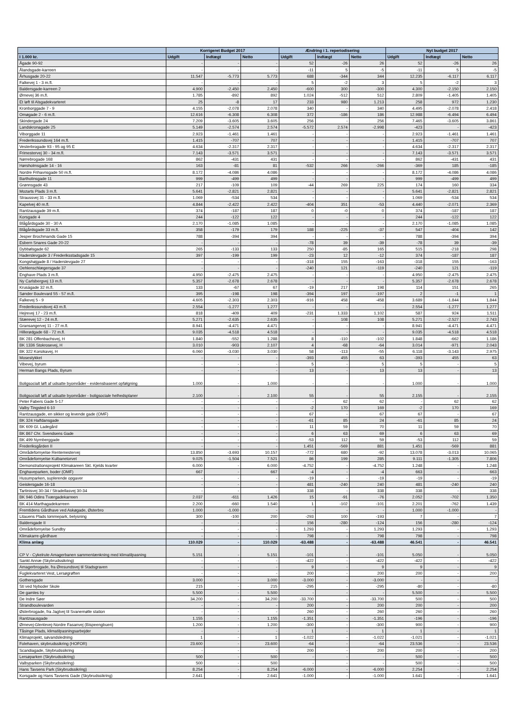| | Korrigeret Budget 2017 | | | Ændring i 1. reperiodisering | | | Nyt budget 2017 | | |
| --- | --- | --- | --- | --- | --- | --- | --- | --- | --- |
| I 1.000 kr. | Udgift | Indtægt | Netto | Udgift | Indtægt | Netto | Udgift | Indtægt | Netto |
| Ågade 90-92 | - | - | - | 52 | -26 | 26 | 52 | -26 | 26 |
| Ålandsgade-karreen | - | - | - | -11 | 5 | -5 | -11 | 5 | -5 |
| Århusgade 20-22 | 11.547 | -5.773 | 5.773 | 688 | -344 | 344 | 12.235 | -6.117 | 6.117 |
| Falkevej 1 - 3 m.fl. | - | - | - | 5 | -2 | 3 | 5 | -2 | 3 |
| Baldersgade-karreen 2 | 4.900 | -2.450 | 2.450 | -600 | 300 | -300 | 4.300 | -2.150 | 2.150 |
| Ørnevej 36 m.fl. | 1.785 | -892 | 892 | 1.024 | -512 | 512 | 2.809 | -1.405 | 1.405 |
| Et løft til Alsgadekvarteret | 25 | -8 | 17 | 233 | 980 | 1.213 | 258 | 972 | 1.230 |
| Kronborggade 7 - 9 | 4.155 | -2.078 | 2.078 | 340 | - | 340 | 4.495 | -2.078 | 2.418 |
| Omøgade 2 - 6 m.fl. | 12.616 | -6.308 | 6.308 | 372 | -186 | 186 | 12.988 | -6.494 | 6.494 |
| Skindergade 24 | 7.209 | -3.605 | 3.605 | 256 | - | 256 | 7.465 | -3.605 | 3.861 |
| Landskronagade 25 | 5.149 | -2.574 | 2.574 | -5.572 | 2.574 | -2.998 | -423 | - | -423 |
| Viborggade 11 | 2.923 | -1.461 | 1.461 | - | - | - | 2.923 | -1.461 | 1.461 |
| Frederikssundsvej 164 m.fl. | 1.415 | -707 | 707 | - | - | - | 1.415 | -707 | 707 |
| Vesterbrogade 93 - 95 og 95 E | 4.634 | -2.317 | 2.317 | - | - | - | 4.634 | -2.317 | 2.317 |
| Frimestervej 30 - 34 m.fl. | 7.143 | -3.571 | 3.571 | - | - | - | 7.143 | -3.571 | 3.571 |
| Nørrebrogade 168 | 862 | -431 | 431 | - | - | - | 862 | -431 | 431 |
| Hørsholmsgade 14 - 16 | 163 | -81 | 81 | -532 | 266 | -266 | -369 | 185 | -185 |
| Nordre Frihavnsgade 50 m.fl. | 8.172 | -4.086 | 4.086 | - | - | - | 8.172 | -4.086 | 4.086 |
| Bartholinsgade 11 | 999 | -499 | 499 | - | - | - | 999 | -499 | 499 |
| Grønnsgade 43 | 217 | -109 | 109 | -44 | 269 | 225 | 174 | 160 | 334 |
| Mozarts Plads 3 m.fl. | 5.641 | -2.821 | 2.821 | - | - | - | 5.641 | -2.821 | 2.821 |
| Straussvej 31 - 33 m.fl. | 1.069 | -534 | 534 | - | - | - | 1.069 | -534 | 534 |
| Kapelvej 40 m.fl. | 4.844 | -2.422 | 2.422 | -404 | 351 | -53 | 4.440 | -2.071 | 2.369 |
| Rantzausgade 39 m.fl. | 374 | -187 | 187 | 0 | -0 | 0 | 374 | -187 | 187 |
| Korsgade 4 | 244 | -122 | 122 | - | - | - | 244 | -122 | 122 |
| Blågårdsgade 30 - 30 A | 2.170 | -1.085 | 1.085 | - | - | - | 2.170 | -1.085 | 1.085 |
| Blågårdsgade 33 m.fl. | 358 | -179 | 179 | 188 | -225 | -37 | 547 | -404 | 142 |
| Jesper Brochmands Gade 15 | 788 | -394 | 394 | - | - | - | 788 | -394 | 394 |
| Esbern Snares Gade 20-22 | - | - | - | -78 | 39 | -39 | -78 | 39 | -39 |
| Dybbølsgade 62 | 265 | -133 | 133 | 250 | -85 | 165 | 515 | -218 | 298 |
| Haderslevgade 3 / Frederiksstadsgade 15 | 397 | -199 | 199 | -23 | 12 | -12 | 374 | -187 | 187 |
| Kongshøjgade 8 / Haderslevgade 27 | - | - | - | -318 | 155 | -163 | -318 | 155 | -163 |
| Oehlenschlægersgade 37 | - | - | - | -240 | 121 | -119 | -240 | 121 | -119 |
| Enghave Plads 3 m.fl. | 4.950 | -2.475 | 2.475 | - | - | - | 4.950 | -2.475 | 2.475 |
| Ny Carlsbergvej 13 m.fl. | 5.357 | -2.678 | 2.678 | - | - | - | 5.357 | -2.678 | 2.678 |
| Kruságade 32 m.fl. | 133 | -67 | 67 | -19 | 217 | 198 | 114 | 151 | 265 |
| Sønder Boulevard 55 - 57 m.fl. | 395 | -198 | 198 | -394 | 197 | -197 | 2 | -1 | 1 |
| Falkevej 5 - 9 | 4.605 | -2.303 | 2.303 | -916 | 458 | -458 | 3.689 | -1.844 | 1.844 |
| Frederikssundsvej 43 m.fl. | 2.554 | -1.277 | 1.277 | - | - | - | 2.554 | -1.277 | 1.277 |
| Hejrevej 17 - 23 m.fl. | 818 | -409 | 409 | -231 | 1.333 | 1.102 | 587 | 924 | 1.511 |
| Stærevej 12 - 24 m.fl. | 5.271 | -2.635 | 2.635 | - | 108 | 108 | 5.271 | -2.527 | 2.743 |
| Gransangervej 11 - 27 m.fl. | 8.941 | -4.471 | 4.471 | - | - | - | 8.941 | -4.471 | 4.471 |
| Hillerødgade 68 - 72 m.fl. | 9.035 | -4.518 | 4.518 | - | - | - | 9.035 | -4.518 | 4.518 |
| BK 281 Offenbachsvej, H | 1.840 | -552 | 1.288 | 8 | -110 | -102 | 1.848 | -662 | 1.186 |
| BK 1336 Stokrosevej, H | 3.010 | -903 | 2.107 | 4 | -68 | -64 | 3.014 | -971 | 2.043 |
| BK 322 Korsikavej, H | 6.060 | -3.030 | 3.030 | 58 | -113 | -55 | 6.118 | -3.143 | 2.975 |
| Mosestykket | - | - | - | -393 | 455 | 63 | -393 | 455 | 63 |
| Vibevej, byrum | - | - | - | 5 | - | 5 | 5 | - | 5 |
| Herman Bangs Plads, Byrum | - | - | - | 13 | - | 13 | 13 | - | 13 |
| Boligsocialt løft af udsatte byområder - evidensbaseret opfølgning | 1.000 | - | 1.000 | - | - | - | 1.000 | - | 1.000 |
| Boligsocialt løft af udsatte byområder - boligsociale helhedsplaner | 2.100 | - | 2.100 | 55 | - | 55 | 2.155 | - | 2.155 |
| Peter Fabers Gade 5-17 | - | - | - | - | 62 | 62 | - | 62 | 62 |
| Valby Tingsted 6-10 | - | - | - | -2 | 170 | 169 | -2 | 170 | 169 |
| Rantzausgade, en sikker og levende gade (OMF) | - | - | - | 67 | - | 67 | 67 | - | 67 |
| BK 324 Halfdansgade | - | - | - | -61 | 85 | 24 | -61 | 85 | 24 |
| BK 609 Gl. Ladegård | - | - | - | 11 | 59 | 70 | 11 | 59 | 70 |
| BK 867 Chr. Svendsens Gade | - | - | - | 6 | 63 | 69 | 6 | 63 | 69 |
| BK 499 Nyrnberggade | - | - | - | -53 | 112 | 59 | -53 | 112 | 59 |
| Frederiksgården II | - | - | - | 1.451 | -569 | 881 | 1.451 | -569 | 881 |
| Områdefornyelse Rentemestervej | 13.850 | -3.693 | 10.157 | -772 | 680 | -92 | 13.078 | -3.013 | 10.065 |
| Områdefornyelse Kulbanetorvet | 9.025 | -1.504 | 7.521 | 86 | 199 | 285 | 9.111 | -1.305 | 7.806 |
| Demonstrationsprojekt Klimakareen Skt. Kjelds kvarter | 6.000 | - | 6.000 | -4.752 | - | -4.752 | 1.248 | - | 1.248 |
| Enghaveparken, boder (OMF) | 667 | - | 667 | -4 | - | -4 | 663 | - | 663 |
| Husumparken, suplerende opgaver | - | - | - | -19 | - | -19 | -19 | - | -19 |
| Geislersgade 16-18 | - | - | - | 481 | -240 | 240 | 481 | -240 | 240 |
| Tartinisvej 30-34 / Stradellasvej 30-34 | - | - | - | 338 | - | 338 | 338 | - | 338 |
| BK 946 Odins Tværgadekarreen | 2.037 | -611 | 1.426 | 15 | -91 | -76 | 2.052 | -702 | 1.350 |
| BK 414 Marthagadekarreen | 2.200 | -660 | 1.540 | 1 | -102 | -101 | 2.201 | -762 | 1.439 |
| Fremtidens Gårdhave ved Askøgade, Østerbro | 1.000 | -1.000 | - | - | - | - | 1.000 | -1.000 | - |
| Litauens Plads lommepark, belysning | 300 | -100 | 200 | -293 | 100 | -193 | 7 | - | 7 |
| Baldersgade II | - | - | - | 156 | -280 | -124 | 156 | -280 | -124 |
| Områdefornyelse Sundby | - | - | - | 1.293 | - | 1.293 | 1.293 | - | 1.293 |
| Klimakarre-gårdhave | - | - | - | 798 | - | 798 | 798 | - | 798 |
| Klima anlæg | 110.029 | - | 110.029 | -63.488 | - | -63.488 | 46.541 | - | 46.541 |
| CP V - Cykelrute Amagerbanen sammentænkning med klimatilpasning | 5.151 | - | 5.151 | -101 | - | -101 | 5.050 | - | 5.050 |
| Sankt Annæ (Skybrudssikring) | - | - | - | -422 | - | -422 | -422 | - | -422 |
| Amagerbrogade, fra Øresundsvej til Stadsgraven | - | - | - | 9 | - | 9 | 9 | - | 9 |
| Fuglekvarteret Vest, Lersøgrøften | - | - | - | 200 | - | 200 | 200 | - | 200 |
| Gothersgade | 3.000 | - | 3.000 | -3.000 | - | -3.000 | - | - | - |
| Sti ved Nyboder Skole | 215 | - | 215 | -295 | - | -295 | -80 | - | -80 |
| De gamles by | 5.500 | - | 5.500 | - | - | - | 5.500 | - | 5.500 |
| De Indre Søer | 34.200 | - | 34.200 | -33.700 | - | -33.700 | 500 | - | 500 |
| Strandboulevarden | - | - | - | 200 | - | 200 | 200 | - | 200 |
| Østerbrogade, fra Jagtvej til Svanemølle station | - | - | - | 260 | - | 260 | 260 | - | 260 |
| Rantzsausgade | 1.155 | - | 1.155 | -1.351 | - | -1.351 | -196 | - | -196 |
| Ørnevej-Glentevej-Nordre Fasanvej (Bispeengbuen) | 1.200 | - | 1.200 | -300 | - | -300 | 900 | - | 900 |
| Tåsinge Plads, klimatilpasningsarbejder | - | - | - | 1 | - | 1 | 1 | - | 1 |
| Klimaprojekt, søvandsledning | 1 | - | 1 | -1.022 | - | -1.022 | -1.021 | - | -1.021 |
| Folehaven, skybrudssikring (HOFOR) | 23.600 | - | 23.600 | -64 | - | -64 | 23.536 | - | 23.536 |
| Scandiagade, Skybrudssikring | - | - | - | 200 | - | 200 | 200 | - | 200 |
| Lersøparken (Skybrudssikring) | 500 | - | 500 | - | - | - | 500 | - | 500 |
| Valbyparken (Skybrudssikring) | 500 | - | 500 | - | - | - | 500 | - | 500 |
| Hans Tavsens Park (Skybrudssikring) | 8.254 | - | 8.254 | -6.000 | - | -6.000 | 2.254 | - | 2.254 |
| Korsgade og Hans Tavsens Gade (Skybrudssikring) | 2.641 | - | 2.641 | -1.000 | - | -1.000 | 1.641 | - | 1.641 |